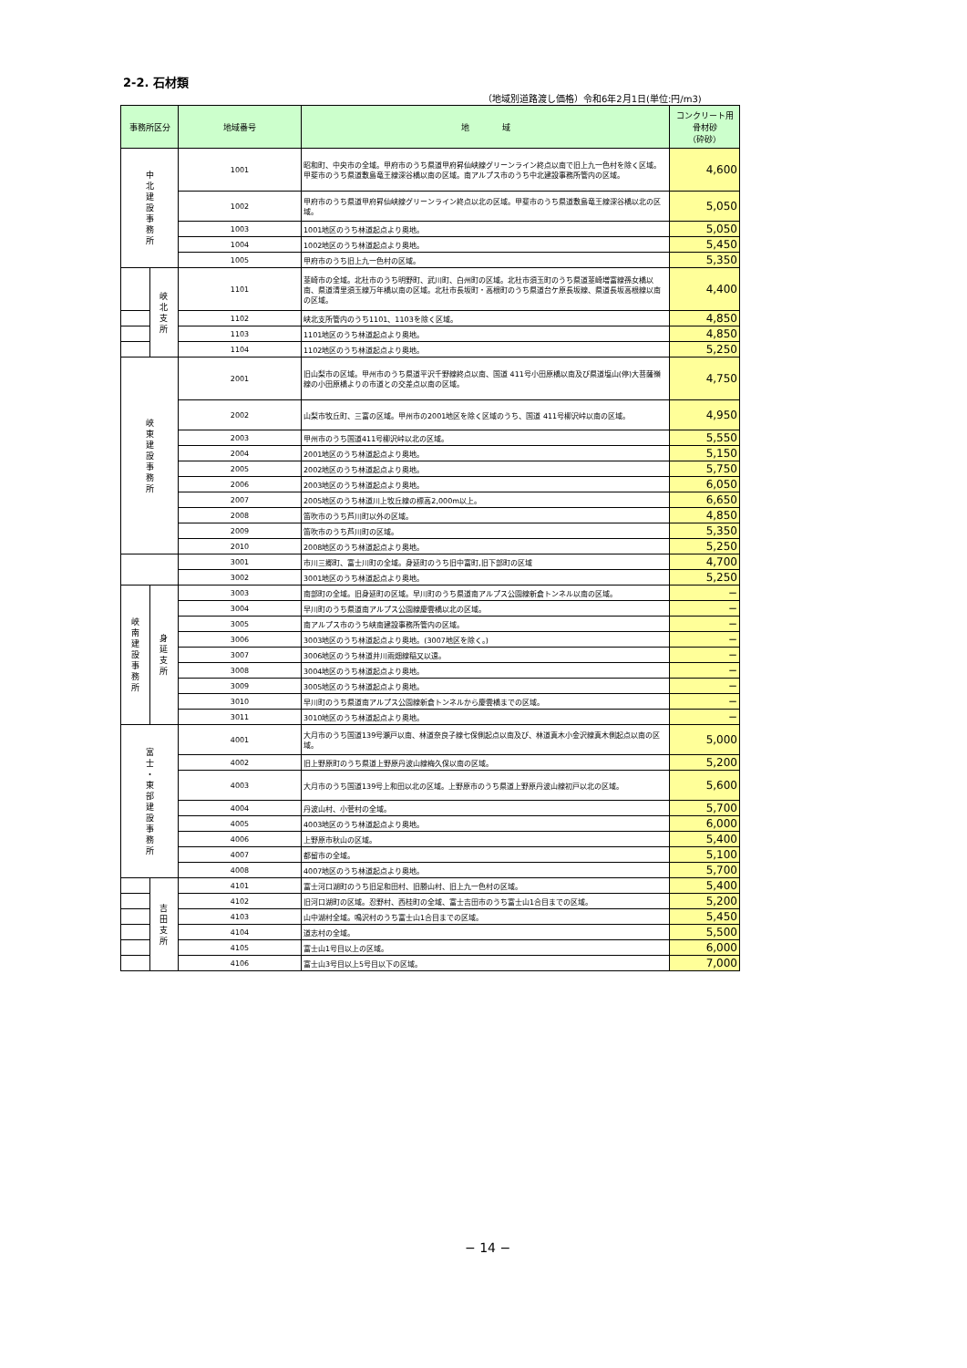2-2. 石材類
（地域別道路渡し価格）令和6年2月1日(単位:円/m3)
| 事務所区分 | | 地域番号 | 地 域 | コンクリート用 骨材砂 （砕砂） |
| --- | --- | --- | --- | --- |
| 中 北 建 設 事 務 所 | | 1001 | 昭和町、中央市の全域。甲府市のうち県道甲府昇仙峡線グリーンライン終点以南で旧上九一色村を除く区域。甲斐市のうち県道敷島竜王線深谷橋以南の区域。南アルプス市のうち中北建設事務所管内の区域。 | 4,600 |
| | | 1002 | 甲府市のうち県道甲府昇仙峡線グリーンライン終点以北の区域。甲斐市のうち県道敷島竜王線深谷橋以北の区域。 | 5,050 |
| | | 1003 | 1001地区のうち林道起点より奥地。 | 5,050 |
| | | 1004 | 1002地区のうち林道起点より奥地。 | 5,450 |
| | | 1005 | 甲府市のうち旧上九一色村の区域。 | 5,350 |
| | 峡 北 支 所 | 1101 | 韮崎市の全域。北杜市のうち明野町、武川町、白州町の区域。北杜市須玉町のうち県道韮崎増富線孫女橋以南、県道清里須玉線万年橋以南の区域。北杜市長坂町・高根町のうち県道台ケ原長坂線、県道長坂高根線以南の区域。 | 4,400 |
| | | 1102 | 峡北支所管内のうち1101、1103を除く区域。 | 4,850 |
| | | 1103 | 1101地区のうち林道起点より奥地。 | 4,850 |
| | | 1104 | 1102地区のうち林道起点より奥地。 | 5,250 |
| 峡 東 建 設 事 務 所 | | 2001 | 旧山梨市の区域。甲州市のうち県道平沢千野線終点以南、国道 411号小田原橋以南及び県道塩山(停)大菩薩嶺線の小田原橋よりの市道との交差点以南の区域。 | 4,750 |
| | | 2002 | 山梨市牧丘町、三富の区域。甲州市の2001地区を除く区域のうち、国道 411号柳沢峠以南の区域。 | 4,950 |
| | | 2003 | 甲州市のうち国道411号柳沢峠以北の区域。 | 5,550 |
| | | 2004 | 2001地区のうち林道起点より奥地。 | 5,150 |
| | | 2005 | 2002地区のうち林道起点より奥地。 | 5,750 |
| | | 2006 | 2003地区のうち林道起点より奥地。 | 6,050 |
| | | 2007 | 2005地区のうち林道川上牧丘線の標高2,000m以上。 | 6,650 |
| | | 2008 | 笛吹市のうち芦川町以外の区域。 | 4,850 |
| | | 2009 | 笛吹市のうち芦川町の区域。 | 5,350 |
| | | 2010 | 2008地区のうち林道起点より奥地。 | 5,250 |
| | | 3001 | 市川三郷町、富士川町の全域。身延町のうち旧中富町,旧下部町の区域 | 4,700 |
| | | 3002 | 3001地区のうち林道起点より奥地。 | 5,250 |
| 峡 南 建 設 事 務 所 | 身 延 支 所 | 3003 | 南部町の全域。旧身延町の区域。早川町のうち県道南アルプス公園線新倉トンネル以南の区域。 | − |
| | | 3004 | 早川町のうち県道南アルプス公園線慶雲橋以北の区域。 | − |
| | | 3005 | 南アルプス市のうち峡南建設事務所管内の区域。 | − |
| | | 3006 | 3003地区のうち林道起点より奥地。(3007地区を除く。) | − |
| | | 3007 | 3006地区のうち林道井川雨畑線稲又以遠。 | − |
| | | 3008 | 3004地区のうち林道起点より奥地。 | − |
| | | 3009 | 3005地区のうち林道起点より奥地。 | − |
| | | 3010 | 早川町のうち県道南アルプス公園線新倉トンネルから慶雲橋までの区域。 | − |
| | | 3011 | 3010地区のうち林道起点より奥地。 | − |
| 富 士 ・ 東 部 建 設 事 務 所 | | 4001 | 大月市のうち国道139号瀬戸以南、林道奈良子線七保側起点以南及び、林道真木小金沢線真木側起点以南の区域。 | 5,000 |
| | | 4002 | 旧上野原町のうち県道上野原丹波山線梅久保以南の区域。 | 5,200 |
| | | 4003 | 大月市のうち国道139号上和田以北の区域。上野原市のうち県道上野原丹波山線初戸以北の区域。 | 5,600 |
| | | 4004 | 丹波山村、小菅村の全域。 | 5,700 |
| | | 4005 | 4003地区のうち林道起点より奥地。 | 6,000 |
| | | 4006 | 上野原市秋山の区域。 | 5,400 |
| | | 4007 | 都留市の全域。 | 5,100 |
| | | 4008 | 4007地区のうち林道起点より奥地。 | 5,700 |
| | 吉 田 支 所 | 4101 | 富士河口湖町のうち旧足和田村、旧勝山村、旧上九一色村の区域。 | 5,400 |
| | | 4102 | 旧河口湖町の区域。忍野村、西桂町の全域、富士吉田市のうち富士山1合目までの区域。 | 5,200 |
| | | 4103 | 山中湖村全域。鳴沢村のうち富士山1合目までの区域。 | 5,450 |
| | | 4104 | 道志村の全域。 | 5,500 |
| | | 4105 | 富士山1号目以上の区域。 | 6,000 |
| | | 4106 | 富士山3号目以上5号目以下の区域。 | 7,000 |
− 14 −